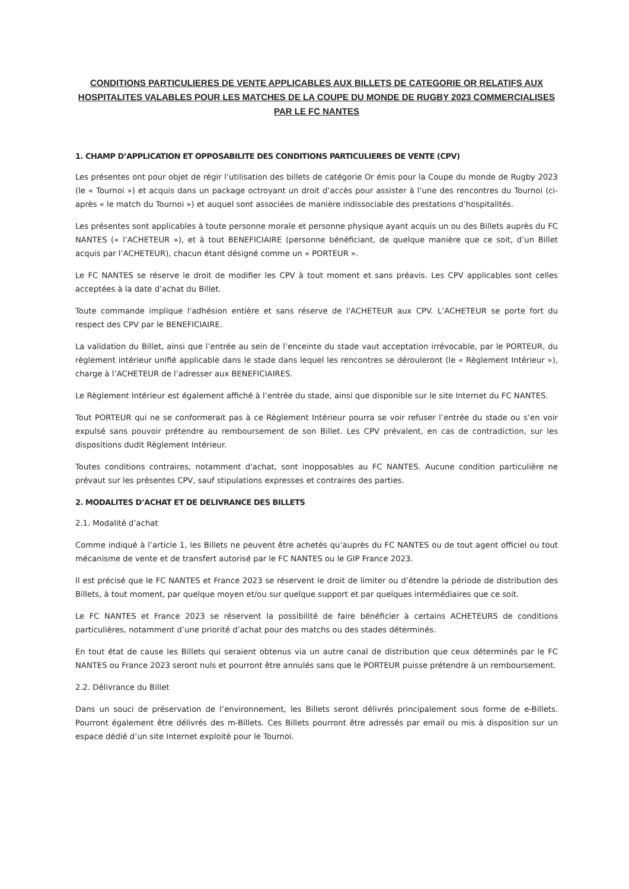CONDITIONS PARTICULIERES DE VENTE APPLICABLES AUX BILLETS DE CATEGORIE OR RELATIFS AUX HOSPITALITES VALABLES POUR LES MATCHES DE LA COUPE DU MONDE DE RUGBY 2023 COMMERCIALISES PAR LE FC NANTES
1. CHAMP D’APPLICATION ET OPPOSABILITE DES CONDITIONS PARTICULIERES DE VENTE (CPV)
Les présentes ont pour objet de régir l’utilisation des billets de catégorie Or émis pour la Coupe du monde de Rugby 2023 (le « Tournoi ») et acquis dans un package octroyant un droit d’accès pour assister à l’une des rencontres du Tournoi (ci-après « le match du Tournoi ») et auquel sont associées de manière indissociable des prestations d’hospitalités.
Les présentes sont applicables à toute personne morale et personne physique ayant acquis un ou des Billets auprès du FC NANTES (« l’ACHETEUR »), et à tout BENEFICIAIRE (personne bénéficiant, de quelque manière que ce soit, d’un Billet acquis par l’ACHETEUR), chacun étant désigné comme un « PORTEUR ».
Le FC NANTES se réserve le droit de modifier les CPV à tout moment et sans préavis. Les CPV applicables sont celles acceptées à la date d’achat du Billet.
Toute commande implique l'adhésion entière et sans réserve de l'ACHETEUR aux CPV. L’ACHETEUR se porte fort du respect des CPV par le BENEFICIAIRE.
La validation du Billet, ainsi que l’entrée au sein de l’enceinte du stade vaut acceptation irrévocable, par le PORTEUR, du règlement intérieur unifié applicable dans le stade dans lequel les rencontres se dérouleront (le « Règlement Intérieur »), charge à l’ACHETEUR de l’adresser aux BENEFICIAIRES.
Le Règlement Intérieur est également affiché à l’entrée du stade, ainsi que disponible sur le site Internet du FC NANTES.
Tout PORTEUR qui ne se conformerait pas à ce Règlement Intérieur pourra se voir refuser l’entrée du stade ou s’en voir expulsé sans pouvoir prétendre au remboursement de son Billet. Les CPV prévalent, en cas de contradiction, sur les dispositions dudit Règlement Intérieur.
Toutes conditions contraires, notamment d'achat, sont inopposables au FC NANTES. Aucune condition particulière ne prévaut sur les présentes CPV, sauf stipulations expresses et contraires des parties.
2. MODALITES D’ACHAT ET DE DELIVRANCE DES BILLETS
2.1. Modalité d’achat
Comme indiqué à l’article 1, les Billets ne peuvent être achetés qu’auprès du FC NANTES ou de tout agent officiel ou tout mécanisme de vente et de transfert autorisé par le FC NANTES ou le GIP France 2023.
Il est précisé que le FC NANTES et France 2023 se réservent le droit de limiter ou d’étendre la période de distribution des Billets, à tout moment, par quelque moyen et/ou sur quelque support et par quelques intermédiaires que ce soit.
Le FC NANTES et France 2023 se réservent la possibilité de faire bénéficier à certains ACHETEURS de conditions particulières, notamment d’une priorité d’achat pour des matchs ou des stades déterminés.
En tout état de cause les Billets qui seraient obtenus via un autre canal de distribution que ceux déterminés par le FC NANTES ou France 2023 seront nuls et pourront être annulés sans que le PORTEUR puisse prétendre à un remboursement.
2.2. Délivrance du Billet
Dans un souci de préservation de l’environnement, les Billets seront délivrés principalement sous forme de e-Billets. Pourront également être délivrés des m-Billets. Ces Billets pourront être adressés par email ou mis à disposition sur un espace dédié d’un site Internet exploité pour le Tournoi.